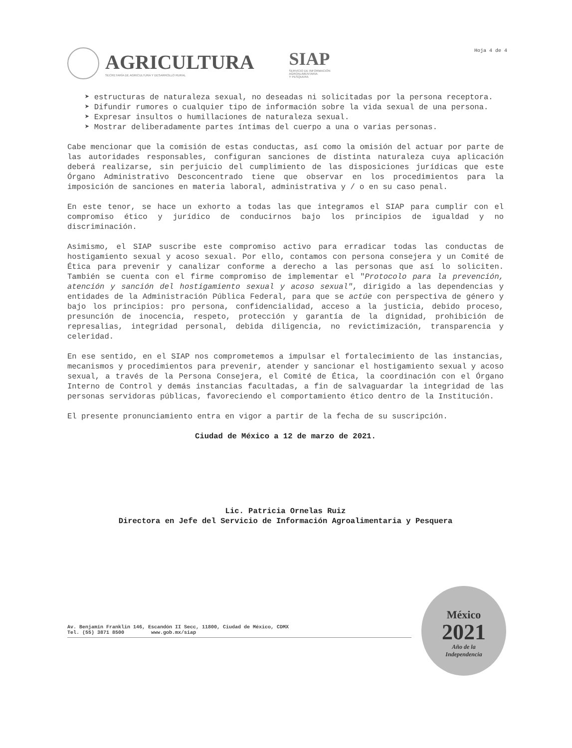AGRICULTURA
SECRETARÍA DE AGRICULTURA Y DESARROLLO RURAL
SIAP
SERVICIO DE INFORMACIÓN
AGROALIMENTARIA
Y PESQUERA
Hoja 4 de 4
➤ estructuras de naturaleza sexual, no deseadas ni solicitadas por la persona receptora.
➤ Difundir rumores o cualquier tipo de información sobre la vida sexual de una persona.
➤ Expresar insultos o humillaciones de naturaleza sexual.
➤ Mostrar deliberadamente partes íntimas del cuerpo a una o varias personas.
Cabe mencionar que la comisión de estas conductas, así como la omisión del actuar por parte de las autoridades responsables, configuran sanciones de distinta naturaleza cuya aplicación deberá realizarse, sin perjuicio del cumplimiento de las disposiciones jurídicas que este Órgano Administrativo Desconcentrado tiene que observar en los procedimientos para la imposición de sanciones en materia laboral, administrativa y / o en su caso penal.
En este tenor, se hace un exhorto a todas las que integramos el SIAP para cumplir con el compromiso ético y jurídico de conducirnos bajo los principios de igualdad y no discriminación.
Asimismo, el SIAP suscribe este compromiso activo para erradicar todas las conductas de hostigamiento sexual y acoso sexual. Por ello, contamos con persona consejera y un Comité de Ética para prevenir y canalizar conforme a derecho a las personas que así lo soliciten. También se cuenta con el firme compromiso de implementar el "Protocolo para la prevención, atención y sanción del hostigamiento sexual y acoso sexual", dirigido a las dependencias y entidades de la Administración Pública Federal, para que se actúe con perspectiva de género y bajo los principios: pro persona, confidencialidad, acceso a la justicia, debido proceso, presunción de inocencia, respeto, protección y garantía de la dignidad, prohibición de represalias, integridad personal, debida diligencia, no revictimización, transparencia y celeridad.
En ese sentido, en el SIAP nos comprometemos a impulsar el fortalecimiento de las instancias, mecanismos y procedimientos para prevenir, atender y sancionar el hostigamiento sexual y acoso sexual, a través de la Persona Consejera, el Comité de Ética, la coordinación con el Órgano Interno de Control y demás instancias facultadas, a fin de salvaguardar la integridad de las personas servidoras públicas, favoreciendo el comportamiento ético dentro de la Institución.
El presente pronunciamiento entra en vigor a partir de la fecha de su suscripción.
Ciudad de México a 12 de marzo de 2021.
Lic. Patricia Ornelas Ruiz
Directora en Jefe del Servicio de Información Agroalimentaria y Pesquera
Av. Benjamín Franklin 146, Escandón II Secc, 11800, Ciudad de México, CDMX
Tel. (55) 3871 8500 www.gob.mx/siap
México
2021
Año de la
Independencia